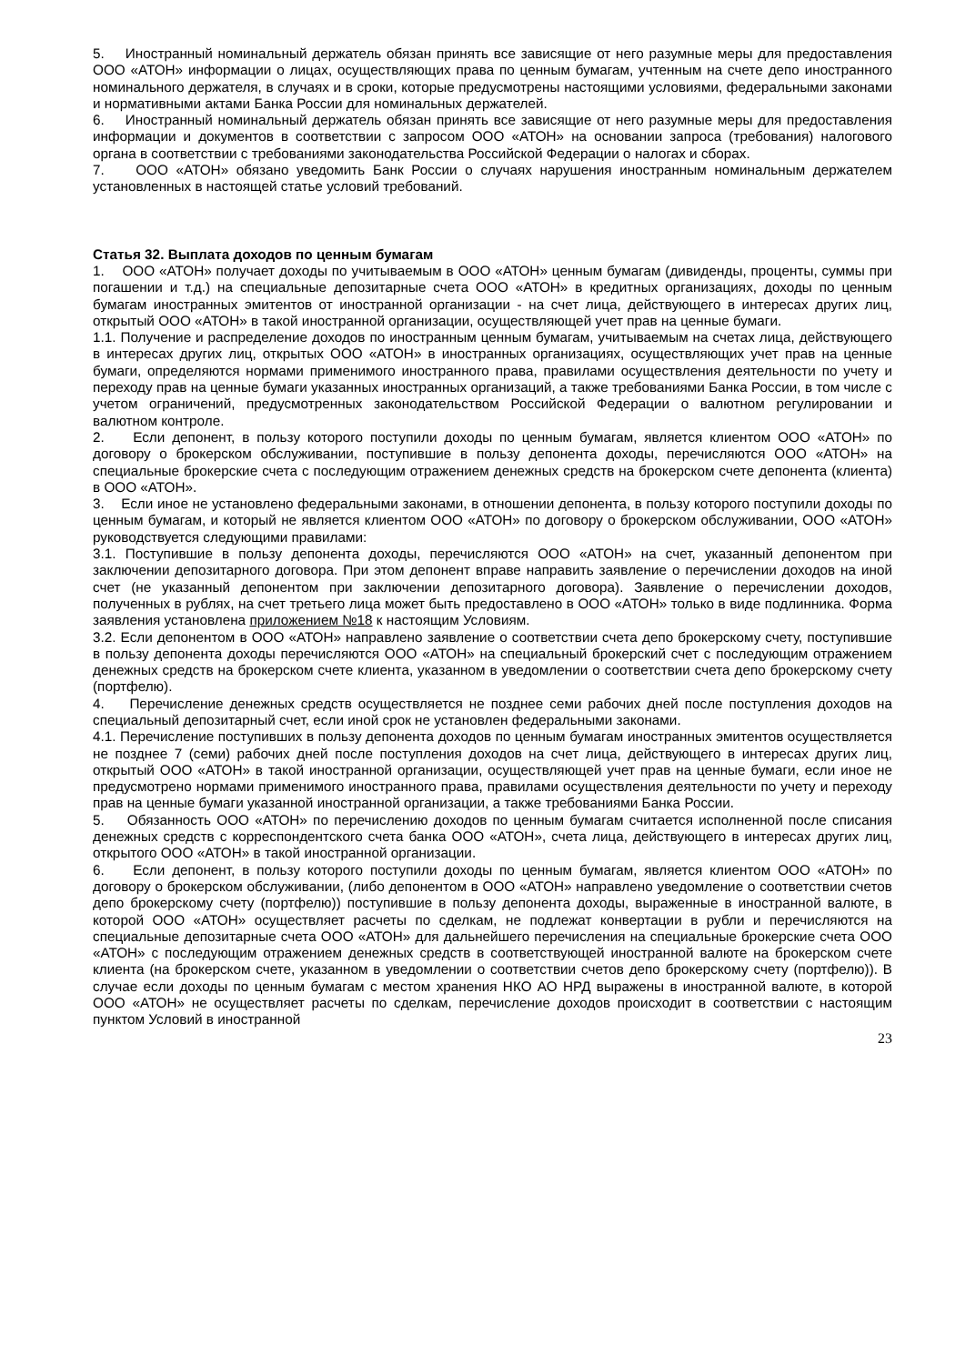5. Иностранный номинальный держатель обязан принять все зависящие от него разумные меры для предоставления ООО «АТОН» информации о лицах, осуществляющих права по ценным бумагам, учтенным на счете депо иностранного номинального держателя, в случаях и в сроки, которые предусмотрены настоящими условиями, федеральными законами и нормативными актами Банка России для номинальных держателей.
6. Иностранный номинальный держатель обязан принять все зависящие от него разумные меры для предоставления информации и документов в соответствии с запросом ООО «АТОН» на основании запроса (требования) налогового органа в соответствии с требованиями законодательства Российской Федерации о налогах и сборах.
7. ООО «АТОН» обязано уведомить Банк России о случаях нарушения иностранным номинальным держателем установленных в настоящей статье условий требований.
Статья 32. Выплата доходов по ценным бумагам
1. ООО «АТОН» получает доходы по учитываемым в ООО «АТОН» ценным бумагам (дивиденды, проценты, суммы при погашении и т.д.) на специальные депозитарные счета ООО «АТОН» в кредитных организациях, доходы по ценным бумагам иностранных эмитентов от иностранной организации - на счет лица, действующего в интересах других лиц, открытый ООО «АТОН» в такой иностранной организации, осуществляющей учет прав на ценные бумаги.
1.1. Получение и распределение доходов по иностранным ценным бумагам, учитываемым на счетах лица, действующего в интересах других лиц, открытых ООО «АТОН» в иностранных организациях, осуществляющих учет прав на ценные бумаги, определяются нормами применимого иностранного права, правилами осуществления деятельности по учету и переходу прав на ценные бумаги указанных иностранных организаций, а также требованиями Банка России, в том числе с учетом ограничений, предусмотренных законодательством Российской Федерации о валютном регулировании и валютном контроле.
2. Если депонент, в пользу которого поступили доходы по ценным бумагам, является клиентом ООО «АТОН» по договору о брокерском обслуживании, поступившие в пользу депонента доходы, перечисляются ООО «АТОН» на специальные брокерские счета с последующим отражением денежных средств на брокерском счете депонента (клиента) в ООО «АТОН».
3. Если иное не установлено федеральными законами, в отношении депонента, в пользу которого поступили доходы по ценным бумагам, и который не является клиентом ООО «АТОН» по договору о брокерском обслуживании, ООО «АТОН» руководствуется следующими правилами:
3.1. Поступившие в пользу депонента доходы, перечисляются ООО «АТОН» на счет, указанный депонентом при заключении депозитарного договора. При этом депонент вправе направить заявление о перечислении доходов на иной счет (не указанный депонентом при заключении депозитарного договора). Заявление о перечислении доходов, полученных в рублях, на счет третьего лица может быть предоставлено в ООО «АТОН» только в виде подлинника. Форма заявления установлена приложением №18 к настоящим Условиям.
3.2. Если депонентом в ООО «АТОН» направлено заявление о соответствии счета депо брокерскому счету, поступившие в пользу депонента доходы перечисляются ООО «АТОН» на специальный брокерский счет с последующим отражением денежных средств на брокерском счете клиента, указанном в уведомлении о соответствии счета депо брокерскому счету (портфелю).
4. Перечисление денежных средств осуществляется не позднее семи рабочих дней после поступления доходов на специальный депозитарный счет, если иной срок не установлен федеральными законами.
4.1. Перечисление поступивших в пользу депонента доходов по ценным бумагам иностранных эмитентов осуществляется не позднее 7 (семи) рабочих дней после поступления доходов на счет лица, действующего в интересах других лиц, открытый ООО «АТОН» в такой иностранной организации, осуществляющей учет прав на ценные бумаги, если иное не предусмотрено нормами применимого иностранного права, правилами осуществления деятельности по учету и переходу прав на ценные бумаги указанной иностранной организации, а также требованиями Банка России.
5. Обязанность ООО «АТОН» по перечислению доходов по ценным бумагам считается исполненной после списания денежных средств с корреспондентского счета банка ООО «АТОН», счета лица, действующего в интересах других лиц, открытого ООО «АТОН» в такой иностранной организации.
6. Если депонент, в пользу которого поступили доходы по ценным бумагам, является клиентом ООО «АТОН» по договору о брокерском обслуживании, (либо депонентом в ООО «АТОН» направлено уведомление о соответствии счетов депо брокерскому счету (портфелю)) поступившие в пользу депонента доходы, выраженные в иностранной валюте, в которой ООО «АТОН» осуществляет расчеты по сделкам, не подлежат конвертации в рубли и перечисляются на специальные депозитарные счета ООО «АТОН» для дальнейшего перечисления на специальные брокерские счета ООО «АТОН» с последующим отражением денежных средств в соответствующей иностранной валюте на брокерском счете клиента (на брокерском счете, указанном в уведомлении о соответствии счетов депо брокерскому счету (портфелю)). В случае если доходы по ценным бумагам с местом хранения НКО АО НРД выражены в иностранной валюте, в которой ООО «АТОН» не осуществляет расчеты по сделкам, перечисление доходов происходит в соответствии с настоящим пунктом Условий в иностранной
23